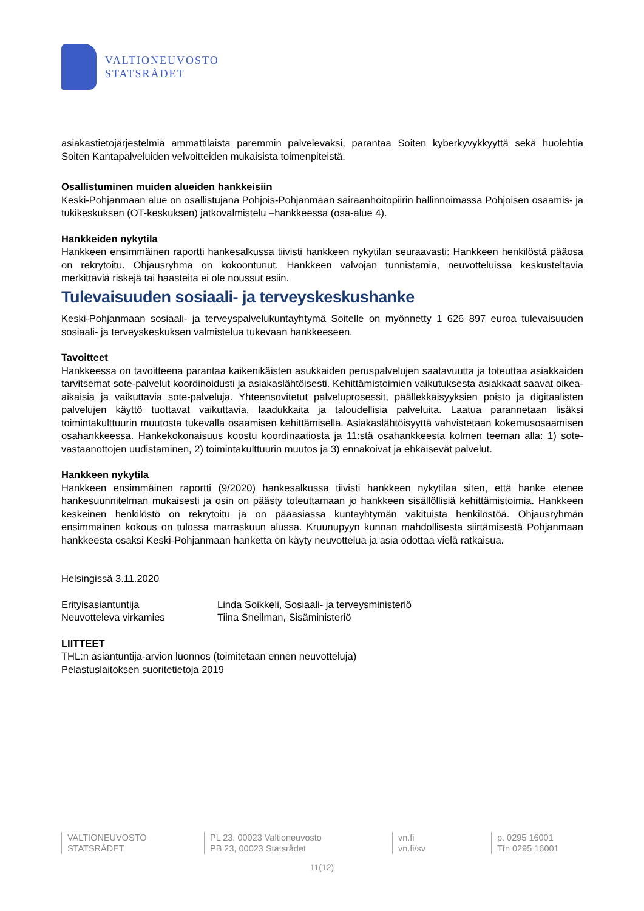VALTIONEUVOSTO
STATSRÅDET
asiakastietojärjestelmiä ammattilaista paremmin palvelevaksi, parantaa Soiten kyberkyvykkyyttä sekä huolehtia Soiten Kantapalveluiden velvoitteiden mukaisista toimenpiteistä.
Osallistuminen muiden alueiden hankkeisiin
Keski-Pohjanmaan alue on osallistujana Pohjois-Pohjanmaan sairaanhoitopiirin hallinnoimassa Pohjoisen osaamis- ja tukikeskuksen (OT-keskuksen) jatkovalmistelu –hankkeessa (osa-alue 4).
Hankkeiden nykytila
Hankkeen ensimmäinen raportti hankesalkussa tiivisti hankkeen nykytilan seuraavasti: Hankkeen henkilöstä pääosa on rekrytoitu. Ohjausryhmä on kokoontunut. Hankkeen valvojan tunnistamia, neuvotteluissa keskusteltavia merkittäviä riskejä tai haasteita ei ole noussut esiin.
Tulevaisuuden sosiaali- ja terveyskeskushanke
Keski-Pohjanmaan sosiaali- ja terveyspalvelukuntayhtymä Soitelle on myönnetty 1 626 897 euroa tulevaisuuden sosiaali- ja terveyskeskuksen valmistelua tukevaan hankkeeseen.
Tavoitteet
Hankkeessa on tavoitteena parantaa kaikenikäisten asukkaiden peruspalvelujen saatavuutta ja toteuttaa asiakkaiden tarvitsemat sote-palvelut koordinoidusti ja asiakaslähtöisesti. Kehittämistoimien vaikutuksesta asiakkaat saavat oikea-aikaisia ja vaikuttavia sote-palveluja. Yhteensovitetut palveluprosessit, päällekkäisyyksien poisto ja digitaalisten palvelujen käyttö tuottavat vaikuttavia, laadukkaita ja taloudellisia palveluita. Laatua parannetaan lisäksi toimintakulttuurin muutosta tukevalla osaamisen kehittämisellä. Asiakaslähtöisyyttä vahvistetaan kokemusosaamisen osahankkeessa. Hankekokonaisuus koostu koordinaatiosta ja 11:stä osahankkeesta kolmen teeman alla: 1) sote-vastaanottojen uudistaminen, 2) toimintakulttuurin muutos ja 3) ennakoivat ja ehkäisevät palvelut.
Hankkeen nykytila
Hankkeen ensimmäinen raportti (9/2020) hankesalkussa tiivisti hankkeen nykytilaa siten, että hanke etenee hankesuunnitelman mukaisesti ja osin on päästy toteuttamaan jo hankkeen sisällöllisiä kehittämistoimia. Hankkeen keskeinen henkilöstö on rekrytoitu ja on pääasiassa kuntayhtymän vakituista henkilöstöä. Ohjausryhmän ensimmäinen kokous on tulossa marraskuun alussa. Kruunupyyn kunnan mahdollisesta siirtämisestä Pohjanmaan hankkeesta osaksi Keski-Pohjanmaan hanketta on käyty neuvottelua ja asia odottaa vielä ratkaisua.
Helsingissä 3.11.2020
Erityisasiantuntija Linda Soikkeli, Sosiaali- ja terveysministeriö
Neuvotteleva virkamies Tiina Snellman, Sisäministeriö
LIITTEET
THL:n asiantuntija-arvion luonnos (toimitetaan ennen neuvotteluja)
Pelastuslaitoksen suoritetietoja 2019
VALTIONEUVOSTO
STATSRÅDET
PL 23, 00023 Valtioneuvosto
PB 23, 00023 Statsrådet
vn.fi
vn.fi/sv
p. 0295 16001
Tfn 0295 16001
11(12)